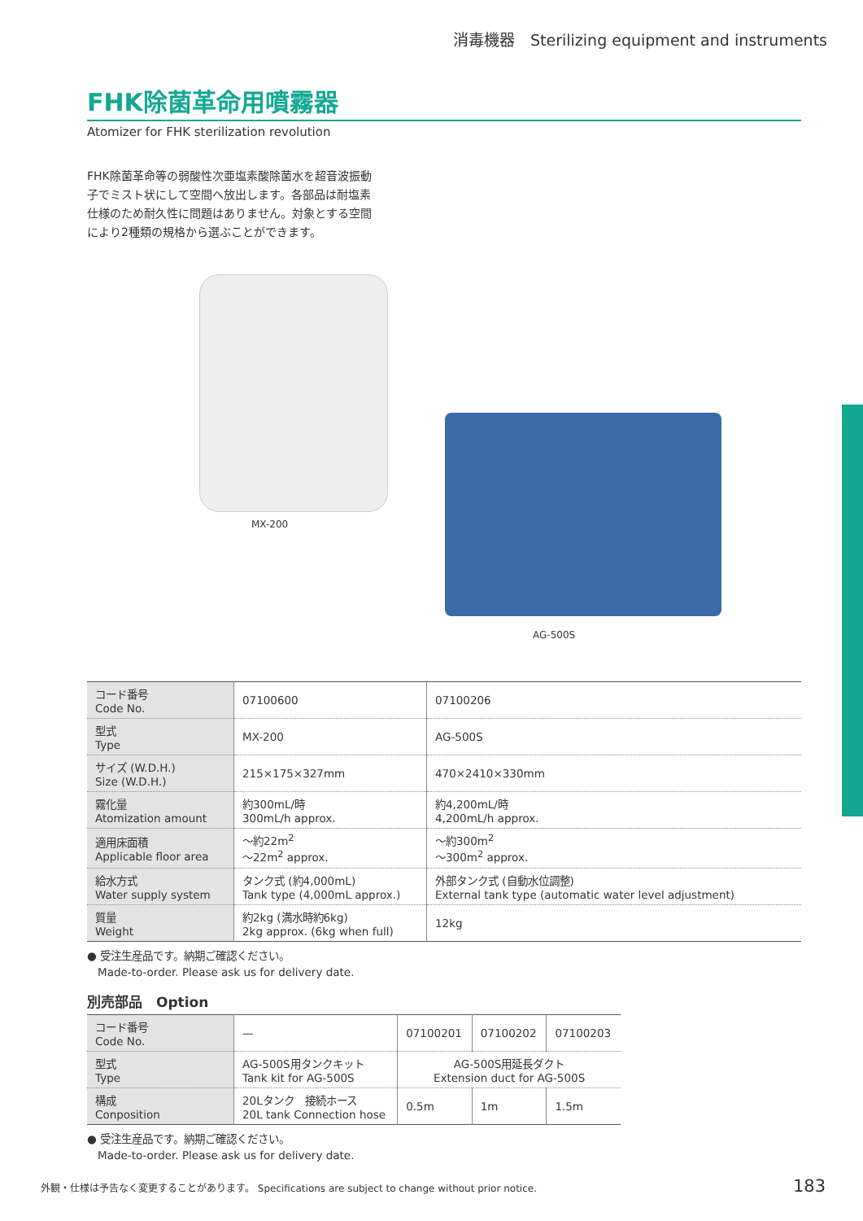消毒機器　Sterilizing equipment and instruments
FHK除菌革命用噴霧器
Atomizer for FHK sterilization revolution
FHK除菌革命等の弱酸性次亜塩素酸除菌水を超音波振動子でミスト状にして空間へ放出します。各部品は耐塩素仕様のため耐久性に問題はありません。対象とする空間により2種類の規格から選ぶことができます。
MX-200
AG-500S
| コード番号 Code No. | 07100600 | 07100206 |
| 型式 Type | MX-200 | AG-500S |
| サイズ (W.D.H.) Size (W.D.H.) | 215×175×327mm | 470×2410×330mm |
| 霧化量 Atomization amount | 約300mL/時 300mL/h approx. | 約4,200mL/時 4,200mL/h approx. |
| 適用床面積 Applicable floor area | 〜約22m<sup>2</sup> 〜22m<sup>2</sup> approx. | 〜約300m<sup>2</sup> 〜300m<sup>2</sup> approx. |
| 給水方式 Water supply system | タンク式 (約4,000mL) Tank type (4,000mL approx.) | 外部タンク式 (自動水位調整) External tank type (automatic water level adjustment) |
| 質量 Weight | 約2kg (満水時約6kg) 2kg approx. (6kg when full) | 12kg |
● 受注生産品です。納期ご確認ください。
　Made-to-order. Please ask us for delivery date.
別売部品　Option
| コード番号 Code No. | — | 07100201 | 07100202 | 07100203 |
| 型式 Type | AG-500S用タンクキット Tank kit for AG-500S | AG-500S用延長ダクト Extension duct for AG-500S | | |
| 構成 Conposition | 20Lタンク 接続ホース 20L tank Connection hose | 0.5m | 1m | 1.5m |
● 受注生産品です。納期ご確認ください。
　Made-to-order. Please ask us for delivery date.
外観・仕様は予告なく変更することがあります。 Specifications are subject to change without prior notice. 183